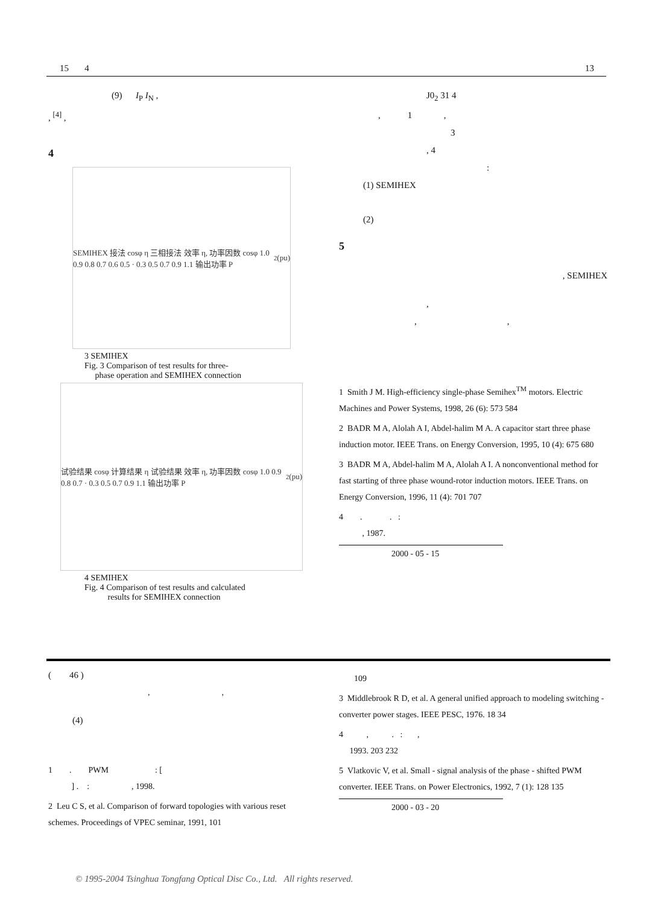15 4 13
(9) I<sub>P</sub> I<sub>N</sub> ,
, <sup>[4]</sup> ,
4
SEMIHEX 接法 cosφ η 三相接法 效率 η, 功率因数 cosφ 1.0 0.9 0.8 0.7 0.6 0.5 · 0.3 0.5 0.7 0.9 1.1 输出功率 P<sub>2</sub>(pu)
3 SEMIHEX
Fig. 3 Comparison of test results for three-
phase operation and SEMIHEX connection
试验结果 cosφ 计算结果 η 试验结果 效率 η, 功率因数 cosφ 1.0 0.9 0.8 0.7 · 0.3 0.5 0.7 0.9 1.1 输出功率 P<sub>2</sub>(pu)
4 SEMIHEX
Fig. 4 Comparison of test results and calculated
results for SEMIHEX connection
J0<sub>2</sub> 31 4
, 1 ,
3
, 4
:
(1) SEMIHEX
(2)
5
, SEMIHEX
,
, ,
1 Smith J M. High-efficiency single-phase Semihex<sup>TM</sup> motors. Electric Machines and Power Systems, 1998, 26 (6): 573 584
2 BADR M A, Alolah A I, Abdel-halim M A. A capacitor start three phase induction motor. IEEE Trans. on Energy Conversion, 1995, 10 (4): 675 680
3 BADR M A, Abdel-halim M A, Alolah A I. A nonconventional method for fast starting of three phase wound-rotor induction motors. IEEE Trans. on Energy Conversion, 1996, 11 (4): 701 707
4 . . :
, 1987.
2000 - 05 - 15
( 46 )
, ,
(4)
1 . PWM : [
] . : , 1998.
2 Leu C S, et al. Comparison of forward topologies with various reset schemes. Proceedings of VPEC seminar, 1991, 101
109
3 Middlebrook R D, et al. A general unified approach to modeling switching - converter power stages. IEEE PESC, 1976. 18 34
4 , . : ,
1993. 203 232
5 Vlatkovic V, et al. Small - signal analysis of the phase - shifted PWM converter. IEEE Trans. on Power Electronics, 1992, 7 (1): 128 135
2000 - 03 - 20
© 1995-2004 Tsinghua Tongfang Optical Disc Co., Ltd. All rights reserved.